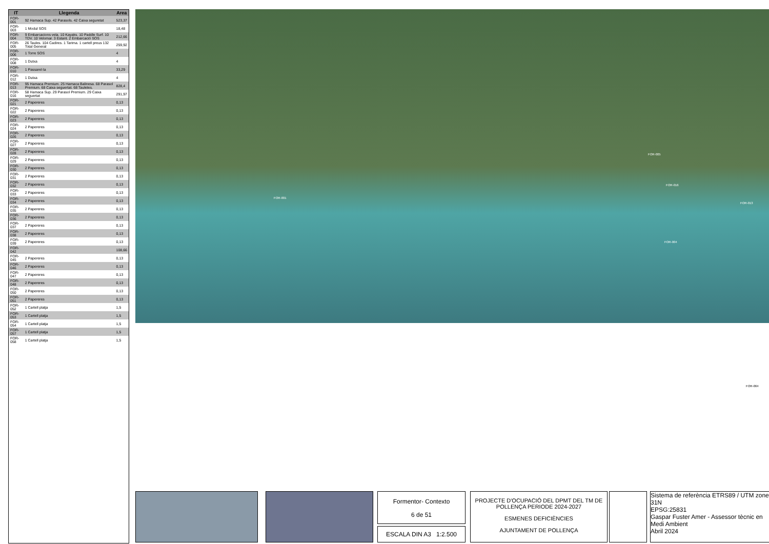| IT | Llegenda | Area |
| --- | --- | --- |
| FOR-001 | 92 Hamaca Sup. 42 Parasols. 42 Caixa seguretat | 523,37 |
| FOR-003 | 1 Modul SOS | 18,48 |
| FOR-004 | 9 Embarcacions vela. 10 Kayaks. 10 Paddle Surf. 10 TDV. 10 Velomar. 3 Estant. 2 Embarcació SOS | 212,66 |
| FOR-005 | 26 Taules. 104 Cadires. 1 Tarima. 1 cartell preus 132 Total General | 259,92 |
| FOR-006 | 1 Torre SOS | 4 |
| FOR-008 | 1 Dutxa | 4 |
| FOR-010 | 1 Passarel·la | 33,29 |
| FOR-012 | 1 Dutxa | 4 |
| FOR-013 | 95 Hamaca Premium. 25 Hamaca Balinesa. 68 Parasol Premium. 68 Caixa seguertat. 68 Tauletes. | 828,4 |
| FOR-016 | 58 Hamaca Sup. 29 Parasol Premium. 29 Caixa seguertat | 291,97 |
| FOR-021 | 2 Papereres | 0,13 |
| FOR-022 | 2 Papereres | 0,13 |
| FOR-023 | 2 Papereres | 0,13 |
| FOR-024 | 2 Papereres | 0,13 |
| FOR-026 | 2 Papereres | 0,13 |
| FOR-027 | 2 Papereres | 0,13 |
| FOR-028 | 2 Papereres | 0,13 |
| FOR-029 | 2 Papereres | 0,13 |
| FOR-030 | 2 Papereres | 0,13 |
| FOR-031 | 2 Papereres | 0,13 |
| FOR-032 | 2 Papereres | 0,13 |
| FOR-033 | 2 Papereres | 0,13 |
| FOR-034 | 2 Papereres | 0,13 |
| FOR-035 | 2 Papereres | 0,13 |
| FOR-036 | 2 Papereres | 0,13 |
| FOR-037 | 2 Papereres | 0,13 |
| FOR-038 | 2 Papereres | 0,13 |
| FOR-039 | 2 Papereres | 0,13 |
| FOR-042 | | 108,66 |
| FOR-045 | 2 Papereres | 0,13 |
| FOR-046 | 2 Papereres | 0,13 |
| FOR-047 | 2 Papereres | 0,13 |
| FOR-048 | 2 Papereres | 0,13 |
| FOR-050 | 2 Papereres | 0,13 |
| FOR-051 | 2 Papereres | 0,13 |
| FOR-052 | 1 Cartell platja | 1,5 |
| FOR-053 | 1 Cartell platja | 1,5 |
| FOR-054 | 1 Cartell platja | 1,5 |
| FOR-057 | 1 Cartell platja | 1,5 |
| FOR-058 | 1 Cartell platja | 1,5 |
FOR-001
FOR-005
FOR-013
FOR-016
FOR-004
FOR-064
Formentor- Contexto
6 de 51
ESCALA DIN A3 1:2.500
PROJECTE D'OCUPACIÓ DEL DPMT DEL TM DE POLLENÇA PERIODE 2024-2027
ESMENES DEFICIÈNCIES
AJUNTAMENT DE POLLENÇA
Sistema de referència ETRS89 / UTM zone 31N
EPSG:25831
Gaspar Fuster Amer - Assessor tècnic en Medi Ambient
Abril 2024